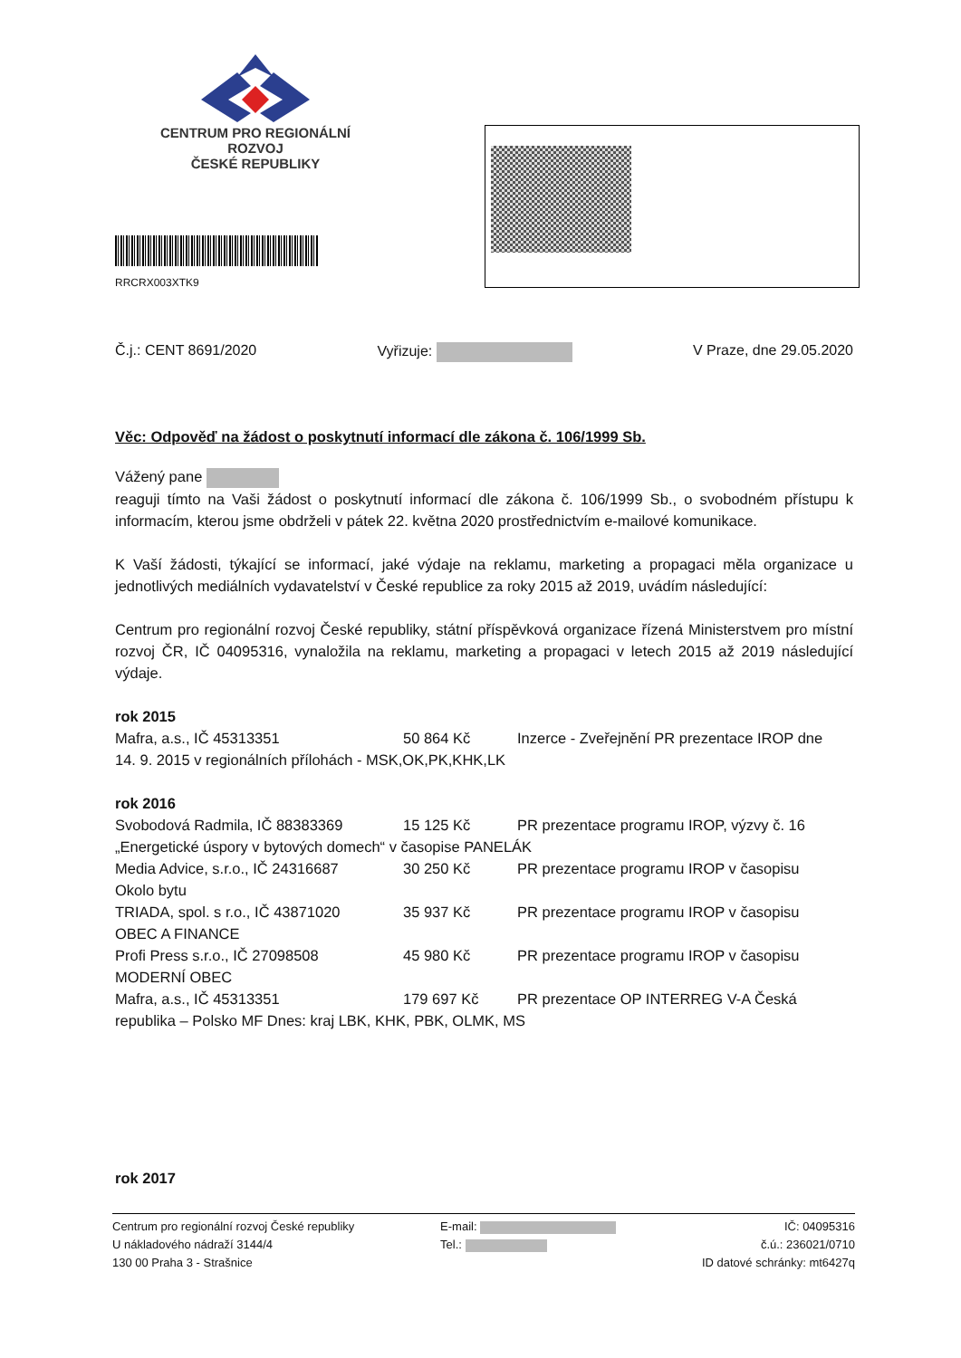CENTRUM PRO REGIONÁLNÍ ROZVOJ
ČESKÉ REPUBLIKY
RRCRX003XTK9
Č.j.: CENT 8691/2020 Vyřizuje: V Praze, dne 29.05.2020
Věc: Odpověď na žádost o poskytnutí informací dle zákona č. 106/1999 Sb.
Vážený pane
reaguji tímto na Vaši žádost o poskytnutí informací dle zákona č. 106/1999 Sb., o svobodném přístupu k informacím, kterou jsme obdrželi v pátek 22. května 2020 prostřednictvím e-mailové komunikace.
K Vaší žádosti, týkající se informací, jaké výdaje na reklamu, marketing a propagaci měla organizace u jednotlivých mediálních vydavatelství v České republice za roky 2015 až 2019, uvádím následující:
Centrum pro regionální rozvoj České republiky, státní příspěvková organizace řízená Ministerstvem pro místní rozvoj ČR, IČ 04095316, vynaložila na reklamu, marketing a propagaci v letech 2015 až 2019 následující výdaje.
rok 2015
Mafra, a.s., IČ 45313351 50 864 Kč Inzerce - Zveřejnění PR prezentace IROP dne
14. 9. 2015 v regionálních přílohách - MSK,OK,PK,KHK,LK
rok 2016
Svobodová Radmila, IČ 88383369 15 125 Kč PR prezentace programu IROP, výzvy č. 16
„Energetické úspory v bytových domech“ v časopise PANELÁK
Media Advice, s.r.o., IČ 24316687 30 250 Kč PR prezentace programu IROP v časopisu
Okolo bytu
TRIADA, spol. s r.o., IČ 43871020 35 937 Kč PR prezentace programu IROP v časopisu
OBEC A FINANCE
Profi Press s.r.o., IČ 27098508 45 980 Kč PR prezentace programu IROP v časopisu
MODERNÍ OBEC
Mafra, a.s., IČ 45313351 179 697 Kč PR prezentace OP INTERREG V-A Česká
republika – Polsko MF Dnes: kraj LBK, KHK, PBK, OLMK, MS
rok 2017
Centrum pro regionální rozvoj České republiky
U nákladového nádraží 3144/4
130 00 Praha 3 - Strašnice
E-mail:
Tel.:
IČ: 04095316
č.ú.: 236021/0710
ID datové schránky: mt6427q